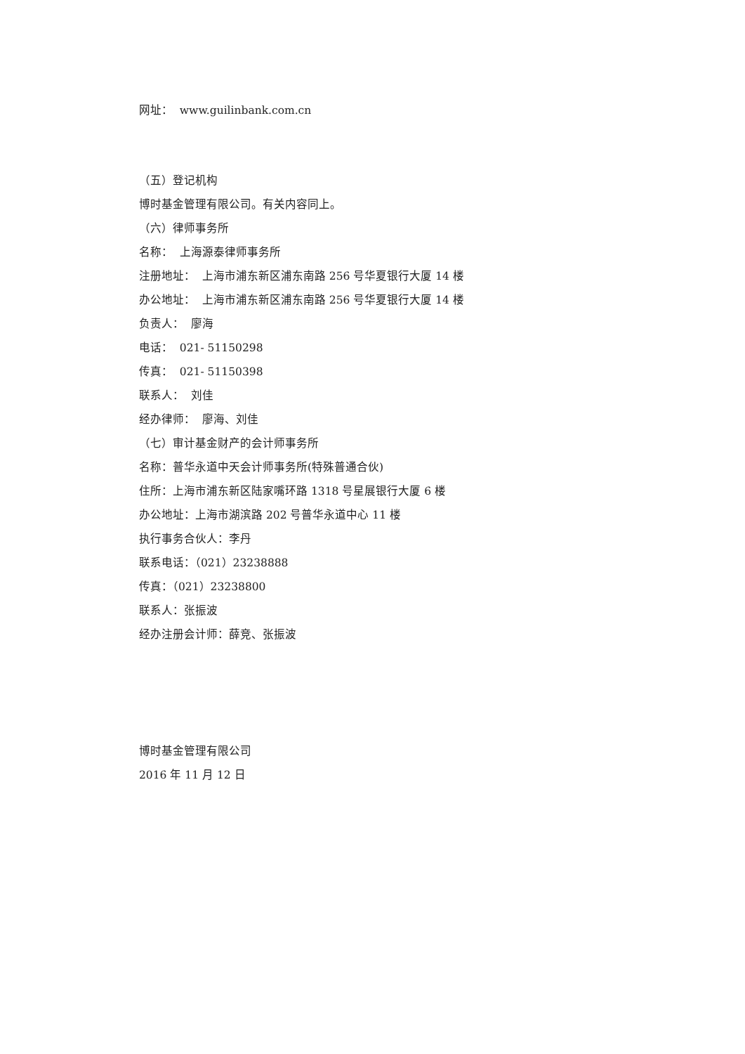网址： www.guilinbank.com.cn
（五）登记机构
博时基金管理有限公司。有关内容同上。
（六）律师事务所
名称： 上海源泰律师事务所
注册地址： 上海市浦东新区浦东南路 256 号华夏银行大厦 14 楼
办公地址： 上海市浦东新区浦东南路 256 号华夏银行大厦 14 楼
负责人： 廖海
电话： 021- 51150298
传真： 021- 51150398
联系人： 刘佳
经办律师： 廖海、刘佳
（七）审计基金财产的会计师事务所
名称：普华永道中天会计师事务所(特殊普通合伙)
住所：上海市浦东新区陆家嘴环路 1318 号星展银行大厦 6 楼
办公地址：上海市湖滨路 202 号普华永道中心 11 楼
执行事务合伙人：李丹
联系电话：（021）23238888
传真：（021）23238800
联系人：张振波
经办注册会计师：薛竞、张振波
博时基金管理有限公司
2016 年 11 月 12 日